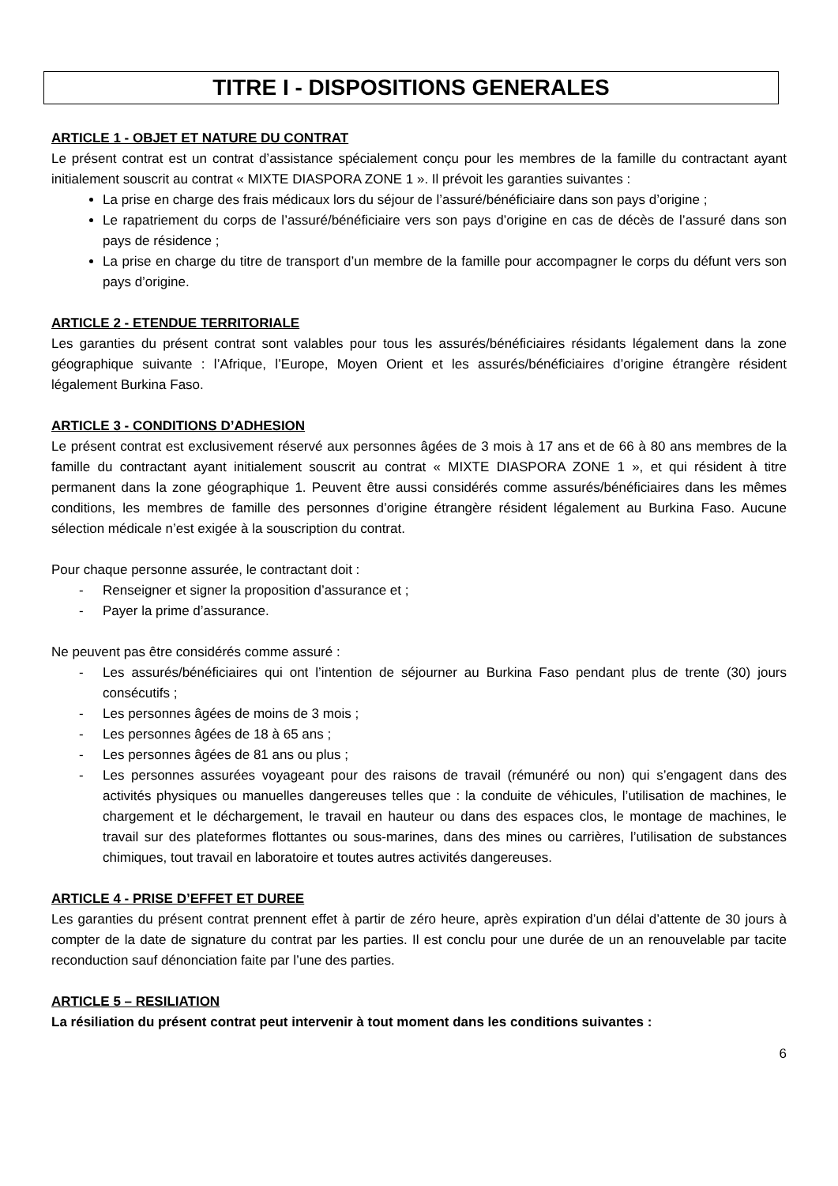TITRE I - DISPOSITIONS GENERALES
ARTICLE 1 - OBJET ET NATURE DU CONTRAT
Le présent contrat est un contrat d’assistance spécialement conçu pour les membres de la famille du contractant ayant initialement souscrit au contrat « MIXTE DIASPORA ZONE 1 ». Il prévoit les garanties suivantes :
La prise en charge des frais médicaux lors du séjour de l’assuré/bénéficiaire dans son pays d’origine ;
Le rapatriement du corps de l’assuré/bénéficiaire vers son pays d’origine en cas de décès de l’assuré dans son pays de résidence ;
La prise en charge du titre de transport d’un membre de la famille pour accompagner le corps du défunt vers son pays d’origine.
ARTICLE 2 - ETENDUE TERRITORIALE
Les garanties du présent contrat sont valables pour tous les assurés/bénéficiaires résidants légalement dans la zone géographique suivante : l’Afrique, l’Europe, Moyen Orient et les assurés/bénéficiaires d’origine étrangère résident légalement Burkina Faso.
ARTICLE 3 - CONDITIONS D’ADHESION
Le présent contrat est exclusivement réservé aux personnes âgées de 3 mois à 17 ans et de 66 à 80 ans membres de la famille du contractant ayant initialement souscrit au contrat « MIXTE DIASPORA ZONE 1 », et qui résident à titre permanent dans la zone géographique 1. Peuvent être aussi considérés comme assurés/bénéficiaires dans les mêmes conditions, les membres de famille des personnes d’origine étrangère résident légalement au Burkina Faso. Aucune sélection médicale n’est exigée à la souscription du contrat.
Pour chaque personne assurée, le contractant doit :
- Renseigner et signer la proposition d’assurance et ;
- Payer la prime d’assurance.
Ne peuvent pas être considérés comme assuré :
- Les assurés/bénéficiaires qui ont l’intention de séjourner au Burkina Faso pendant plus de trente (30) jours consécutifs ;
- Les personnes âgées de moins de 3 mois ;
- Les personnes âgées de 18 à 65 ans ;
- Les personnes âgées de 81 ans ou plus ;
- Les personnes assurées voyageant pour des raisons de travail (rémunéré ou non) qui s’engagent dans des activités physiques ou manuelles dangereuses telles que : la conduite de véhicules, l’utilisation de machines, le chargement et le déchargement, le travail en hauteur ou dans des espaces clos, le montage de machines, le travail sur des plateformes flottantes ou sous-marines, dans des mines ou carrières, l’utilisation de substances chimiques, tout travail en laboratoire et toutes autres activités dangereuses.
ARTICLE 4 - PRISE D’EFFET ET DUREE
Les garanties du présent contrat prennent effet à partir de zéro heure, après expiration d’un délai d’attente de 30 jours à compter de la date de signature du contrat par les parties. Il est conclu pour une durée de un an renouvelable par tacite reconduction sauf dénonciation faite par l’une des parties.
ARTICLE 5 – RESILIATION
La résiliation du présent contrat peut intervenir à tout moment dans les conditions suivantes :
6